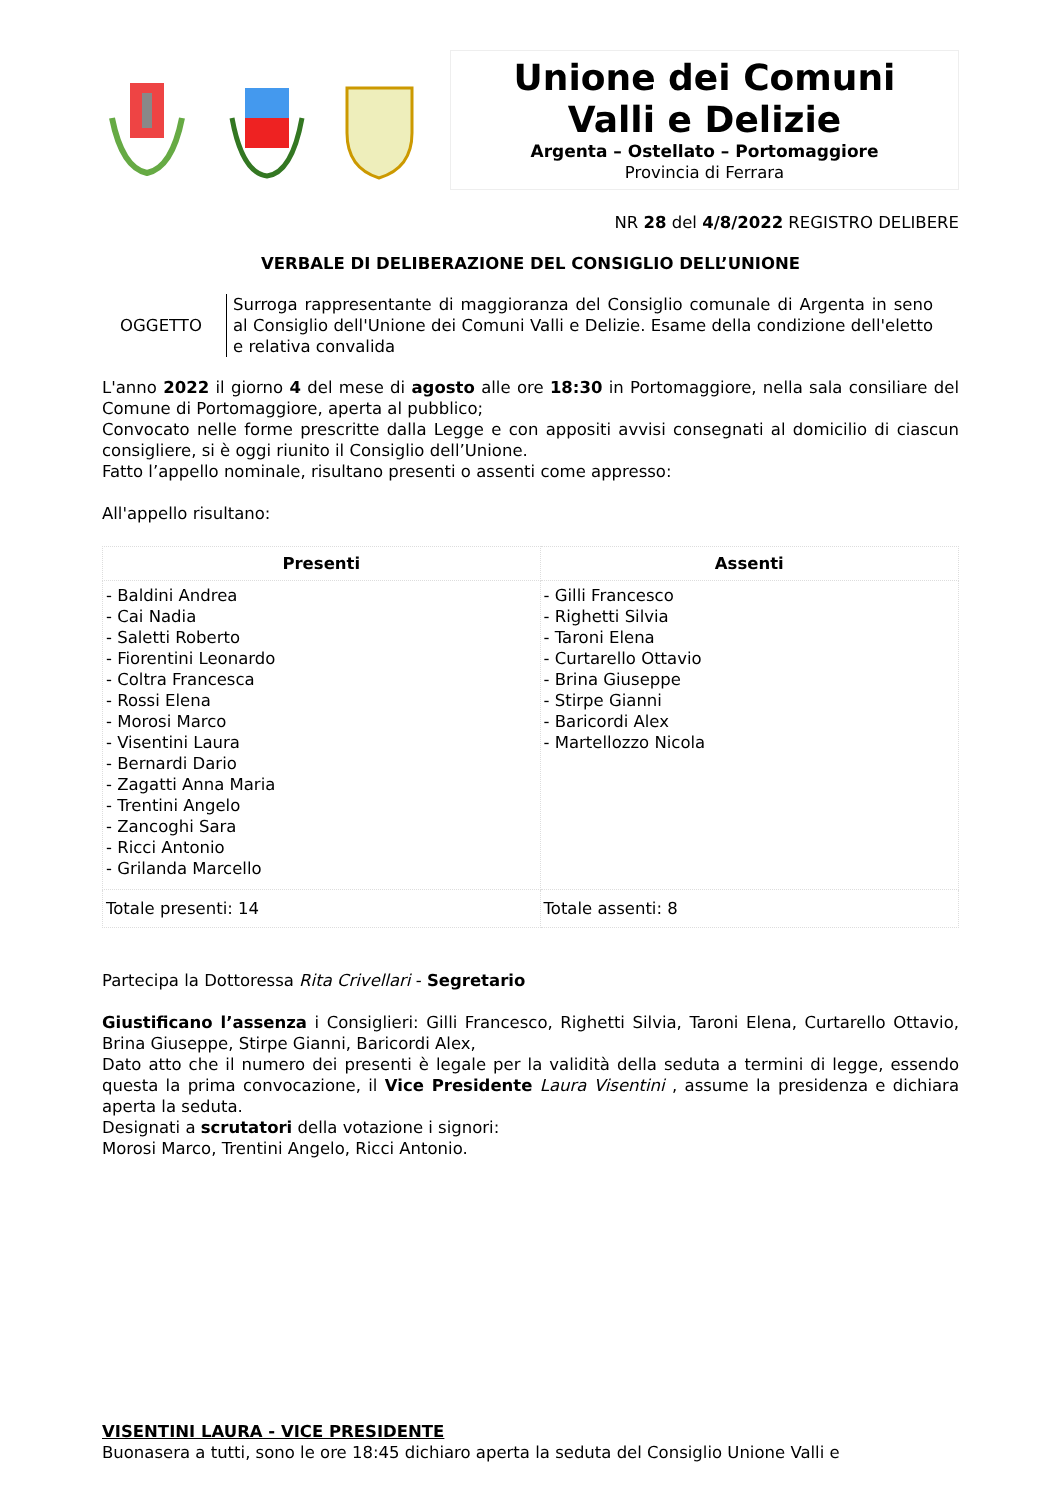Unione dei Comuni
Valli e Delizie
Argenta – Ostellato – Portomaggiore
Provincia di Ferrara
NR 28 del 4/8/2022 REGISTRO DELIBERE
VERBALE DI DELIBERAZIONE DEL CONSIGLIO DELL’UNIONE
OGGETTO
Surroga rappresentante di maggioranza del Consiglio comunale di Argenta in seno al Consiglio dell'Unione dei Comuni Valli e Delizie. Esame della condizione dell'eletto e relativa convalida
L'anno 2022 il giorno 4 del mese di agosto alle ore 18:30 in Portomaggiore, nella sala consiliare del Comune di Portomaggiore, aperta al pubblico;
Convocato nelle forme prescritte dalla Legge e con appositi avvisi consegnati al domicilio di ciascun consigliere, si è oggi riunito il Consiglio dell’Unione.
Fatto l’appello nominale, risultano presenti o assenti come appresso:
All'appello risultano:
| Presenti | Assenti |
| --- | --- |
| - Baldini Andrea - Cai Nadia - Saletti Roberto - Fiorentini Leonardo - Coltra Francesca - Rossi Elena - Morosi Marco - Visentini Laura - Bernardi Dario - Zagatti Anna Maria - Trentini Angelo - Zancoghi Sara - Ricci Antonio - Grilanda Marcello | - Gilli Francesco - Righetti Silvia - Taroni Elena - Curtarello Ottavio - Brina Giuseppe - Stirpe Gianni - Baricordi Alex - Martellozzo Nicola |
| Totale presenti: 14 | Totale assenti: 8 |
Partecipa la Dottoressa Rita Crivellari - Segretario
Giustificano l’assenza i Consiglieri: Gilli Francesco, Righetti Silvia, Taroni Elena, Curtarello Ottavio, Brina Giuseppe, Stirpe Gianni, Baricordi Alex,
Dato atto che il numero dei presenti è legale per la validità della seduta a termini di legge, essendo questa la prima convocazione, il Vice Presidente Laura Visentini , assume la presidenza e dichiara aperta la seduta.
Designati a scrutatori della votazione i signori:
Morosi Marco, Trentini Angelo, Ricci Antonio.
VISENTINI LAURA - VICE PRESIDENTE
Buonasera a tutti, sono le ore 18:45 dichiaro aperta la seduta del Consiglio Unione Valli e